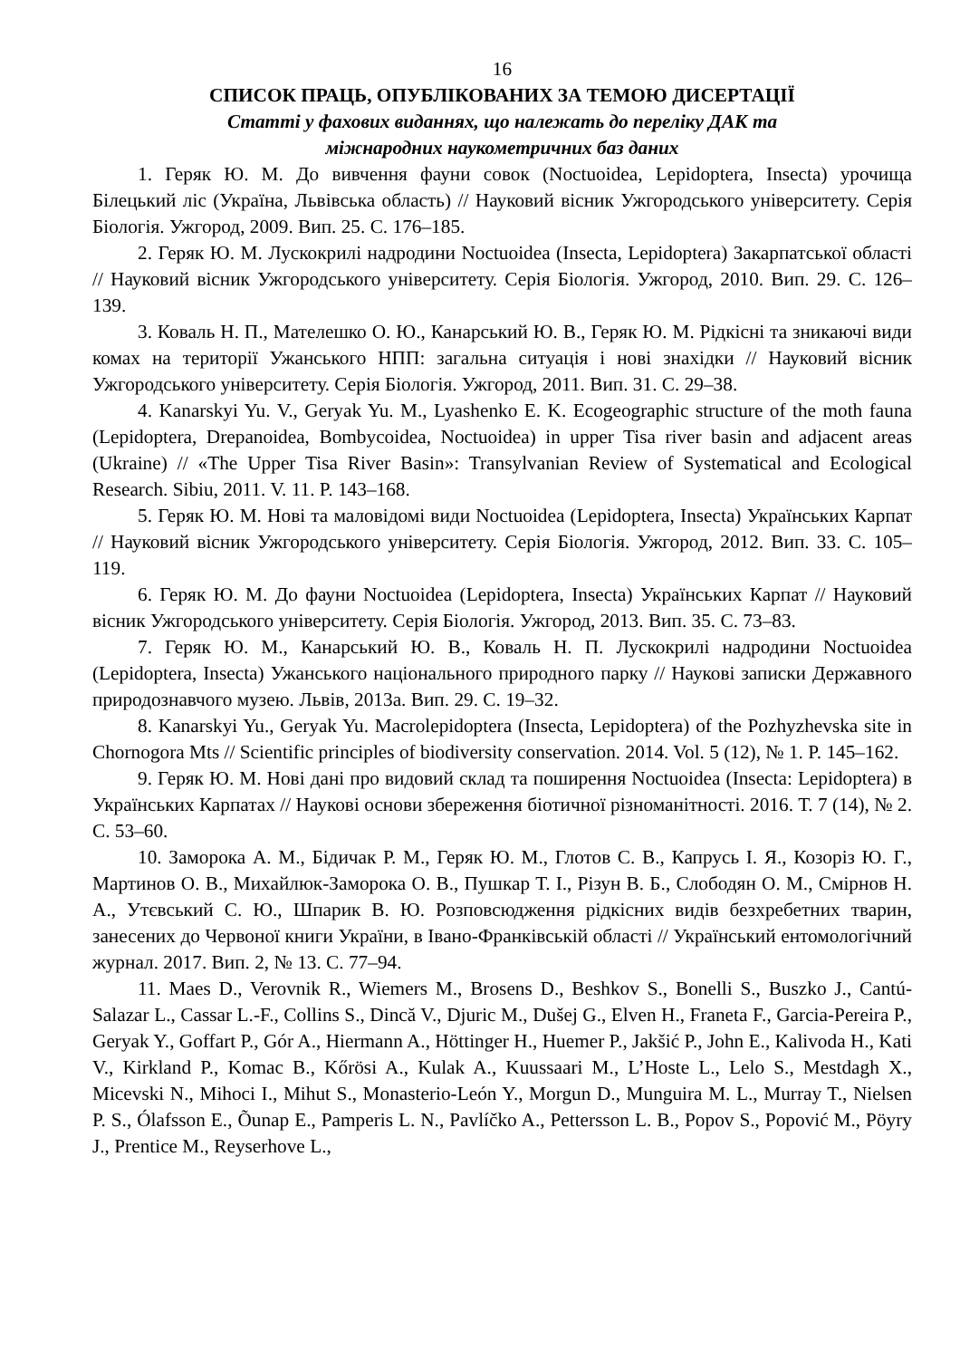16
СПИСОК ПРАЦЬ, ОПУБЛІКОВАНИХ ЗА ТЕМОЮ ДИСЕРТАЦІЇ
Статті у фахових виданнях, що належать до переліку ДАК та
міжнародних наукометричних баз даних
1. Геряк Ю. М. До вивчення фауни совок (Noctuoidea, Lepidoptera, Insecta) урочища Білецький ліс (Україна, Львівська область) // Науковий вісник Ужгородського університету. Серія Біологія. Ужгород, 2009. Вип. 25. С. 176–185.
2. Геряк Ю. М. Лускокрилі надродини Noctuoidea (Insecta, Lepidoptera) Закарпатської області // Науковий вісник Ужгородського університету. Серія Біологія. Ужгород, 2010. Вип. 29. С. 126–139.
3. Коваль Н. П., Мателешко О. Ю., Канарський Ю. В., Геряк Ю. М. Рідкісні та зникаючі види комах на території Ужанського НПП: загальна ситуація і нові знахідки // Науковий вісник Ужгородського університету. Серія Біологія. Ужгород, 2011. Вип. 31. С. 29–38.
4. Kanarskyi Yu. V., Geryak Yu. M., Lyashenko E. K. Ecogeographic structure of the moth fauna (Lepidoptera, Drepanoidea, Bombycoidea, Noctuoidea) in upper Tisa river basin and adjacent areas (Ukraine) // «The Upper Tisa River Basin»: Transylvanian Review of Systematical and Ecological Research. Sibiu, 2011. V. 11. P. 143–168.
5. Геряк Ю. М. Нові та маловідомі види Noctuoidea (Lepidoptera, Insecta) Українських Карпат // Науковий вісник Ужгородського університету. Серія Біологія. Ужгород, 2012. Вип. 33. С. 105–119.
6. Геряк Ю. М. До фауни Noctuoidea (Lepidoptera, Insecta) Українських Карпат // Науковий вісник Ужгородського університету. Серія Біологія. Ужгород, 2013. Вип. 35. С. 73–83.
7. Геряк Ю. М., Канарський Ю. В., Коваль Н. П. Лускокрилі надродини Noctuoidea (Lepidoptera, Insecta) Ужанського національного природного парку // Наукові записки Державного природознавчого музею. Львів, 2013а. Вип. 29. С. 19–32.
8. Kanarskyi Yu., Geryak Yu. Macrolepidoptera (Insecta, Lepidoptera) of the Pozhyzhevska site in Chornogora Mts // Scientific principles of biodiversity conservation. 2014. Vol. 5 (12), № 1. P. 145–162.
9. Геряк Ю. М. Нові дані про видовий склад та поширення Noctuoidea (Insecta: Lepidoptera) в Українських Карпатах // Наукові основи збереження біотичної різноманітності. 2016. Т. 7 (14), № 2. С. 53–60.
10. Заморока А. М., Бідичак Р. М., Геряк Ю. М., Глотов С. В., Капрусь І. Я., Козоріз Ю. Г., Мартинов О. В., Михайлюк-Заморока О. В., Пушкар Т. І., Різун В. Б., Слободян О. М., Смірнов Н. А., Утєвський С. Ю., Шпарик В. Ю. Розповсюдження рідкісних видів безхребетних тварин, занесених до Червоної книги України, в Івано-Франківській області // Український ентомологічний журнал. 2017. Вип. 2, № 13. С. 77–94.
11. Maes D., Verovnik R., Wiemers M., Brosens D., Beshkov S., Bonelli S., Buszko J., Cantú-Salazar L., Cassar L.-F., Collins S., Dincă V., Djuric M., Dušej G., Elven H., Franeta F., Garcia-Pereira P., Geryak Y., Goffart P., Gór A., Hiermann A., Höttinger H., Huemer P., Jakšić P., John E., Kalivoda H., Kati V., Kirkland P., Komac B., Kőrösi A., Kulak A., Kuussaari M., L’Hoste L., Lelo S., Mestdagh X., Micevski N., Mihoci I., Mihut S., Monasterio-León Y., Morgun D., Munguira M. L., Murray T., Nielsen P. S., Ólafsson E., Õunap E., Pamperis L. N., Pavlíčko A., Pettersson L. B., Popov S., Popović M., Pöyry J., Prentice M., Reyserhove L.,